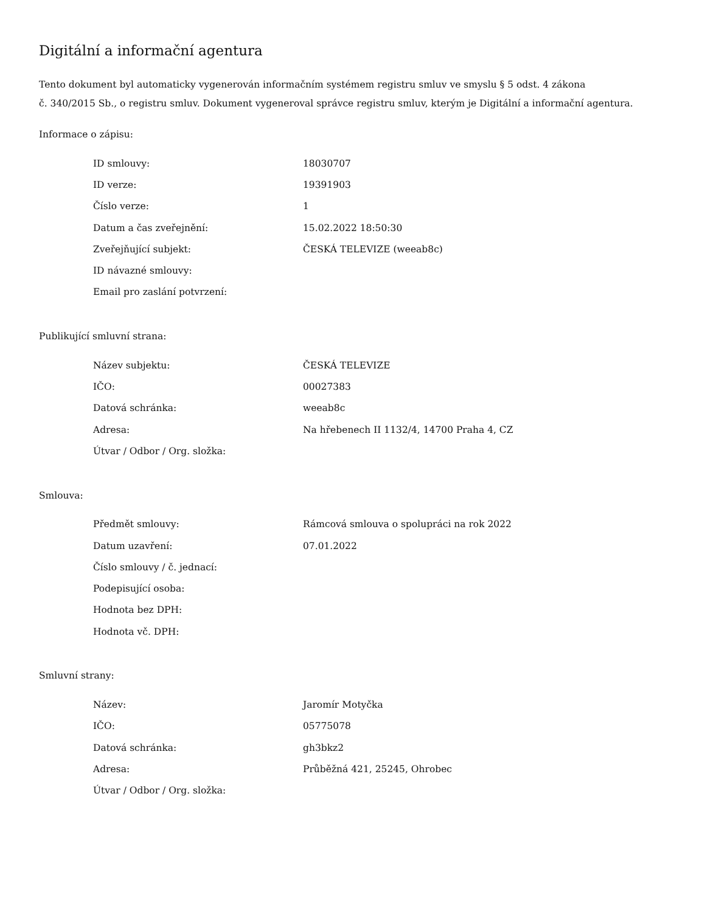Digitální a informační agentura
Tento dokument byl automaticky vygenerován informačním systémem registru smluv ve smyslu § 5 odst. 4 zákona
č. 340/2015 Sb., o registru smluv. Dokument vygeneroval správce registru smluv, kterým je Digitální a informační agentura.
Informace o zápisu:
| ID smlouvy: | 18030707 |
| ID verze: | 19391903 |
| Číslo verze: | 1 |
| Datum a čas zveřejnění: | 15.02.2022 18:50:30 |
| Zveřejňující subjekt: | ČESKÁ TELEVIZE (weeab8c) |
| ID návazné smlouvy: | |
| Email pro zaslání potvrzení: | |
Publikující smluvní strana:
| Název subjektu: | ČESKÁ TELEVIZE |
| IČO: | 00027383 |
| Datová schránka: | weeab8c |
| Adresa: | Na hřebenech II 1132/4, 14700 Praha 4, CZ |
| Útvar / Odbor / Org. složka: | |
Smlouva:
| Předmět smlouvy: | Rámcová smlouva o spolupráci na rok 2022 |
| Datum uzavření: | 07.01.2022 |
| Číslo smlouvy / č. jednací: | |
| Podepisující osoba: | |
| Hodnota bez DPH: | |
| Hodnota vč. DPH: | |
Smluvní strany:
| Název: | Jaromír Motyčka |
| IČO: | 05775078 |
| Datová schránka: | gh3bkz2 |
| Adresa: | Průběžná 421, 25245, Ohrobec |
| Útvar / Odbor / Org. složka: | |